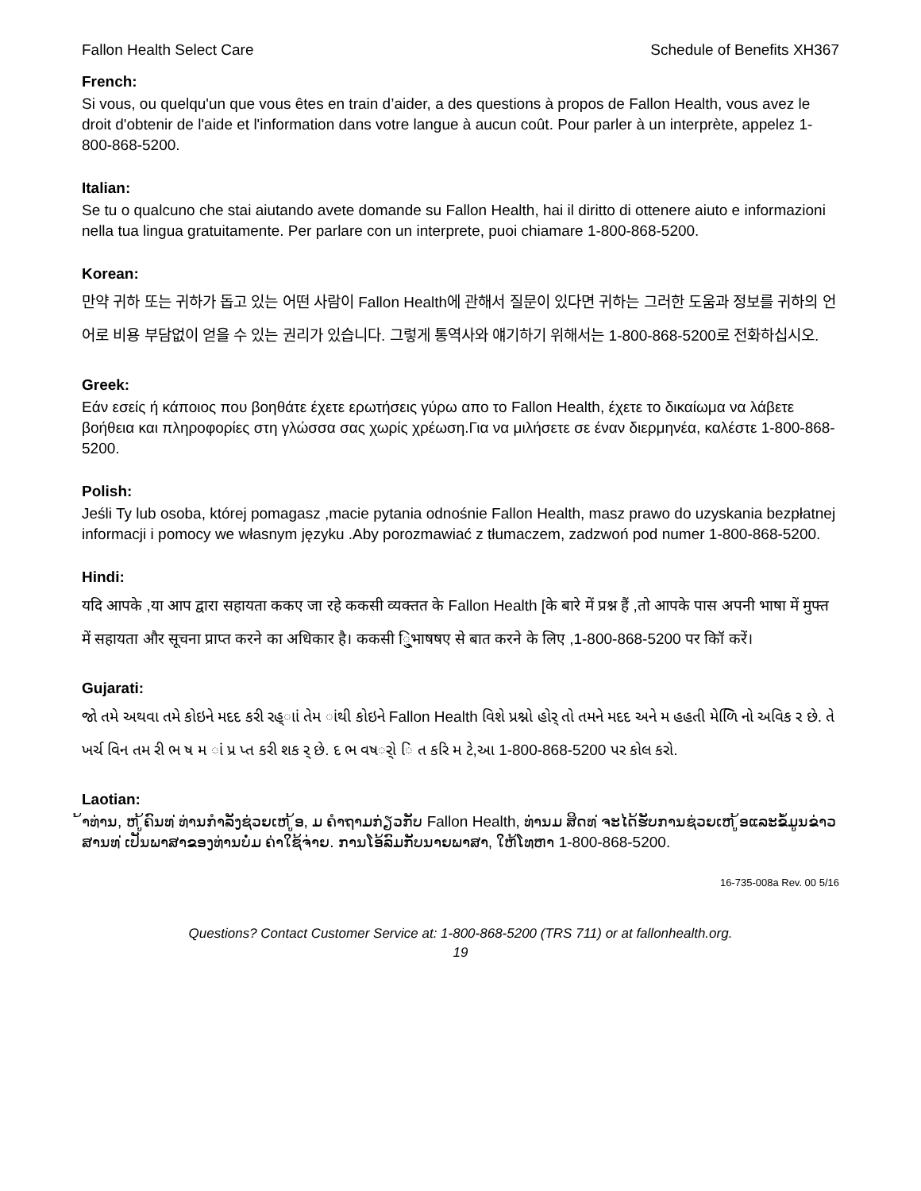Fallon Health Select Care Schedule of Benefits XH367
French:
Si vous, ou quelqu'un que vous êtes en train d’aider, a des questions à propos de Fallon Health, vous avez le droit d'obtenir de l'aide et l'information dans votre langue à aucun coût. Pour parler à un interprète, appelez 1-800-868-5200.
Italian:
Se tu o qualcuno che stai aiutando avete domande su Fallon Health, hai il diritto di ottenere aiuto e informazioni nella tua lingua gratuitamente. Per parlare con un interprete, puoi chiamare 1-800-868-5200.
Korean:
만약 귀하 또는 귀하가 돕고 있는 어떤 사람이 Fallon Health에 관해서 질문이 있다면 귀하는 그러한 도움과 정보를 귀하의 언어로 비용 부담없이 얻을 수 있는 권리가 있습니다. 그렇게 통역사와 얘기하기 위해서는 1-800-868-5200로 전화하십시오.
Greek:
Εάν εσείς ή κάποιος που βοηθάτε έχετε ερωτήσεις γύρω απο το Fallon Health, έχετε το δικαίωμα να λάβετε βοήθεια και πληροφορίες στη γλώσσα σας χωρίς χρέωση.Για να μιλήσετε σε έναν διερμηνέα, καλέστε 1-800-868-5200.
Polish:
Jeśli Ty lub osoba, której pomagasz ,macie pytania odnośnie Fallon Health, masz prawo do uzyskania bezpłatnej informacji i pomocy we własnym języku .Aby porozmawiać z tłumaczem, zadzwoń pod numer 1-800-868-5200.
Hindi:
यदि आपके ,या आप द्वारा सहायता ककए जा रहे ककसी व्यक्तत के Fallon Health [के बारे में प्रश्न हैं ,तो आपके पास अपनी भाषा में मुफ्त में सहायता और सूचना प्राप्त करने का अधिकार है। ककसी ि्ुभाषषए से बात करने के लिए ,1-800-868-5200 पर कॉि करें।
Gujarati:
જો તમે અથવા તમે કોઇને મદદ કરી રહ્ાાં તેમ ાંથી કોઇને Fallon Health વિશે પ્રશ્નો હોર્ તો તમને મદદ અને મ હહતી મેળિિ નો અવિક ર છે. તે ખર્ચ વિન તમ રી ભ ષ મ ાં પ્ર પ્ત કરી શક ર્ છે. દ ભ વષર્ો િ ત કરિ મ ટે,આ 1-800-868-5200 પર કોલ કરો.
Laotian:
້າທ່ານ, ຫ ູ້ຄົນທ ່ທ່ານກໍາລັງຊ່ວຍເຫ ູ້ອ, ມ ຄໍາຖາມກ່ຽວກັບ Fallon Health, ທ່ານມ ສິດທ ່ຈະໄດ້ຮັບການຊ່ວຍເຫ ູ້ອແລະຂໍ້ມູນຂ່າວສານທ ່ເປັນພາສາຂອງທ່ານບໍ່ມ ຄ່າໃຊ້ຈ່າຍ. ການໂອ້ລົມກັບນາຍພາສາ, ໃຫ້ໂທຫາ 1-800-868-5200.
16-735-008a Rev. 00 5/16
Questions? Contact Customer Service at: 1-800-868-5200 (TRS 711) or at fallonhealth.org.
19